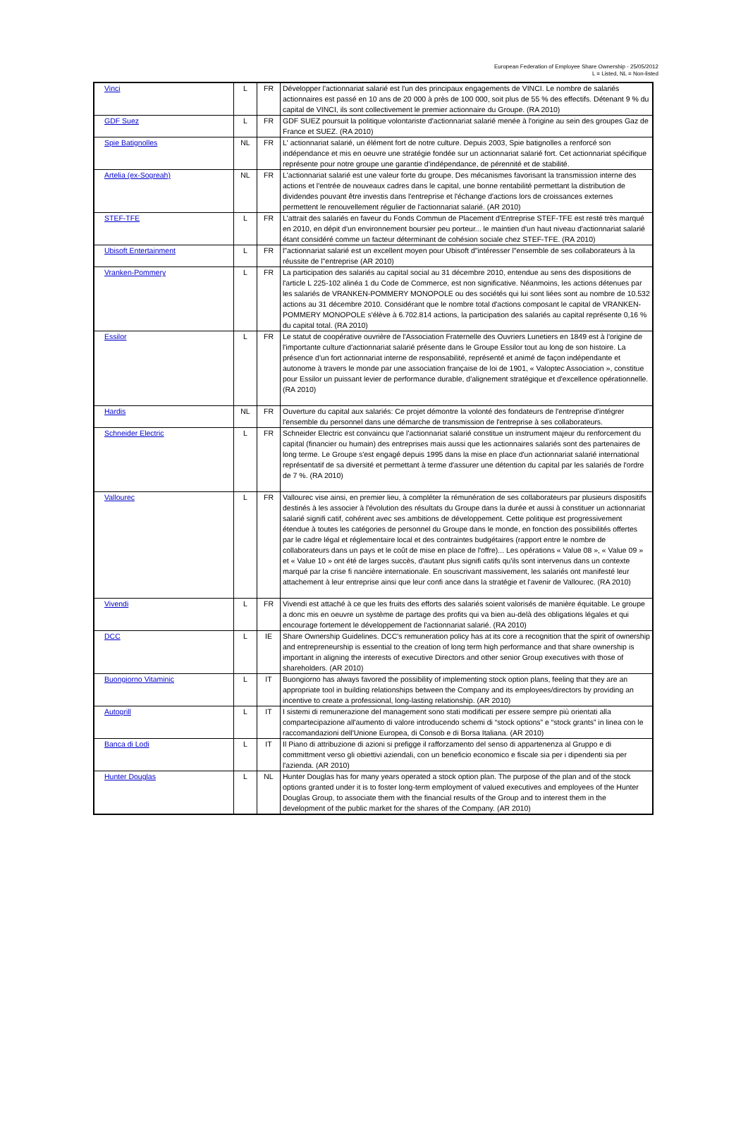European Federation of Employee Share Ownership - 25/05/2012
L = Listed, NL = Non-listed
| Vinci | L | FR | Développer l'actionnariat salarié est l'un des principaux engagements de VINCI. Le nombre de salariés actionnaires est passé en 10 ans de 20 000 à près de 100 000, soit plus de 55 % des effectifs. Détenant 9 % du capital de VINCI, ils sont collectivement le premier actionnaire du Groupe. (RA 2010) |
| GDF Suez | L | FR | GDF SUEZ poursuit la politique volontariste d'actionnariat salarié menée à l'origine au sein des groupes Gaz de France et SUEZ. (RA 2010) |
| Spie Batignolles | NL | FR | L' actionnariat salarié, un élément fort de notre culture. Depuis 2003, Spie batignolles a renforcé son indépendance et mis en oeuvre une stratégie fondée sur un actionnariat salarié fort. Cet actionnariat spécifique représente pour notre groupe une garantie d'indépendance, de pérennité et de stabilité. |
| Artelia (ex-Sogreah) | NL | FR | L'actionnariat salarié est une valeur forte du groupe. Des mécanismes favorisant la transmission interne des actions et l'entrée de nouveaux cadres dans le capital, une bonne rentabilité permettant la distribution de dividendes pouvant être investis dans l'entreprise et l'échange d'actions lors de croissances externes permettent le renouvellement régulier de l'actionnariat salarié. (AR 2010) |
| STEF-TFE | L | FR | L'attrait des salariés en faveur du Fonds Commun de Placement d'Entreprise STEF-TFE est resté très marqué en 2010, en dépit d'un environnement boursier peu porteur... le maintien d'un haut niveau d'actionnariat salarié étant considéré comme un facteur déterminant de cohésion sociale chez STEF-TFE. (RA 2010) |
| Ubisoft Entertainment | L | FR | l"actionnariat salarié est un excellent moyen pour Ubisoft d"intéresser l"ensemble de ses collaborateurs à la réussite de l"entreprise (AR 2010) |
| Vranken-Pommery | L | FR | La participation des salariés au capital social au 31 décembre 2010, entendue au sens des dispositions de l'article L 225-102 alinéa 1 du Code de Commerce, est non significative. Néanmoins, les actions détenues par les salariés de VRANKEN-POMMERY MONOPOLE ou des sociétés qui lui sont liées sont au nombre de 10.532 actions au 31 décembre 2010. Considérant que le nombre total d'actions composant le capital de VRANKEN-POMMERY MONOPOLE s'élève à 6.702.814 actions, la participation des salariés au capital représente 0,16 % du capital total. (RA 2010) |
| Essilor | L | FR | Le statut de coopérative ouvrière de l'Association Fraternelle des Ouvriers Lunetiers en 1849 est à l'origine de l'importante culture d'actionnariat salarié présente dans le Groupe Essilor tout au long de son histoire. La présence d'un fort actionnariat interne de responsabilité, représenté et animé de façon indépendante et autonome à travers le monde par une association française de loi de 1901, « Valoptec Association », constitue pour Essilor un puissant levier de performance durable, d'alignement stratégique et d'excellence opérationnelle. (RA 2010) |
| Hardis | NL | FR | Ouverture du capital aux salariés: Ce projet démontre la volonté des fondateurs de l'entreprise d'intégrer l'ensemble du personnel dans une démarche de transmission de l'entreprise à ses collaborateurs. |
| Schneider Electric | L | FR | Schneider Electric est convaincu que l'actionnariat salarié constitue un instrument majeur du renforcement du capital (financier ou humain) des entreprises mais aussi que les actionnaires salariés sont des partenaires de long terme. Le Groupe s'est engagé depuis 1995 dans la mise en place d'un actionnariat salarié international représentatif de sa diversité et permettant à terme d'assurer une détention du capital par les salariés de l'ordre de 7 %. (RA 2010) |
| Vallourec | L | FR | Vallourec vise ainsi, en premier lieu, à compléter la rémunération de ses collaborateurs par plusieurs dispositifs destinés à les associer à l'évolution des résultats du Groupe dans la durée et aussi à constituer un actionnariat salarié signifi catif, cohérent avec ses ambitions de développement. Cette politique est progressivement étendue à toutes les catégories de personnel du Groupe dans le monde, en fonction des possibilités offertes par le cadre légal et réglementaire local et des contraintes budgétaires (rapport entre le nombre de collaborateurs dans un pays et le coût de mise en place de l'offre)... Les opérations « Value 08 », « Value 09 » et « Value 10 » ont été de larges succès, d'autant plus signifi catifs qu'ils sont intervenus dans un contexte marqué par la crise fi nancière internationale. En souscrivant massivement, les salariés ont manifesté leur attachement à leur entreprise ainsi que leur confi ance dans la stratégie et l'avenir de Vallourec. (RA 2010) |
| Vivendi | L | FR | Vivendi est attaché à ce que les fruits des efforts des salariés soient valorisés de manière équitable. Le groupe a donc mis en oeuvre un système de partage des profits qui va bien au-delà des obligations légales et qui encourage fortement le développement de l'actionnariat salarié. (RA 2010) |
| DCC | L | IE | Share Ownership Guidelines. DCC's remuneration policy has at its core a recognition that the spirit of ownership and entrepreneurship is essential to the creation of long term high performance and that share ownership is important in aligning the interests of executive Directors and other senior Group executives with those of shareholders. (AR 2010) |
| Buongiorno Vitaminic | L | IT | Buongiorno has always favored the possibility of implementing stock option plans, feeling that they are an appropriate tool in building relationships between the Company and its employees/directors by providing an incentive to create a professional, long-lasting relationship. (AR 2010) |
| Autogrill | L | IT | I sistemi di remunerazione del management sono stati modificati per essere sempre più orientati alla compartecipazione all'aumento di valore introducendo schemi di “stock options” e “stock grants” in linea con le raccomandazioni dell'Unione Europea, di Consob e di Borsa Italiana. (AR 2010) |
| Banca di Lodi | L | IT | Il Piano di attribuzione di azioni si prefigge il rafforzamento del senso di appartenenza al Gruppo e di committment verso gli obiettivi aziendali, con un beneficio economico e fiscale sia per i dipendenti sia per l'azienda. (AR 2010) |
| Hunter Douglas | L | NL | Hunter Douglas has for many years operated a stock option plan. The purpose of the plan and of the stock options granted under it is to foster long-term employment of valued executives and employees of the Hunter Douglas Group, to associate them with the financial results of the Group and to interest them in the development of the public market for the shares of the Company. (AR 2010) |